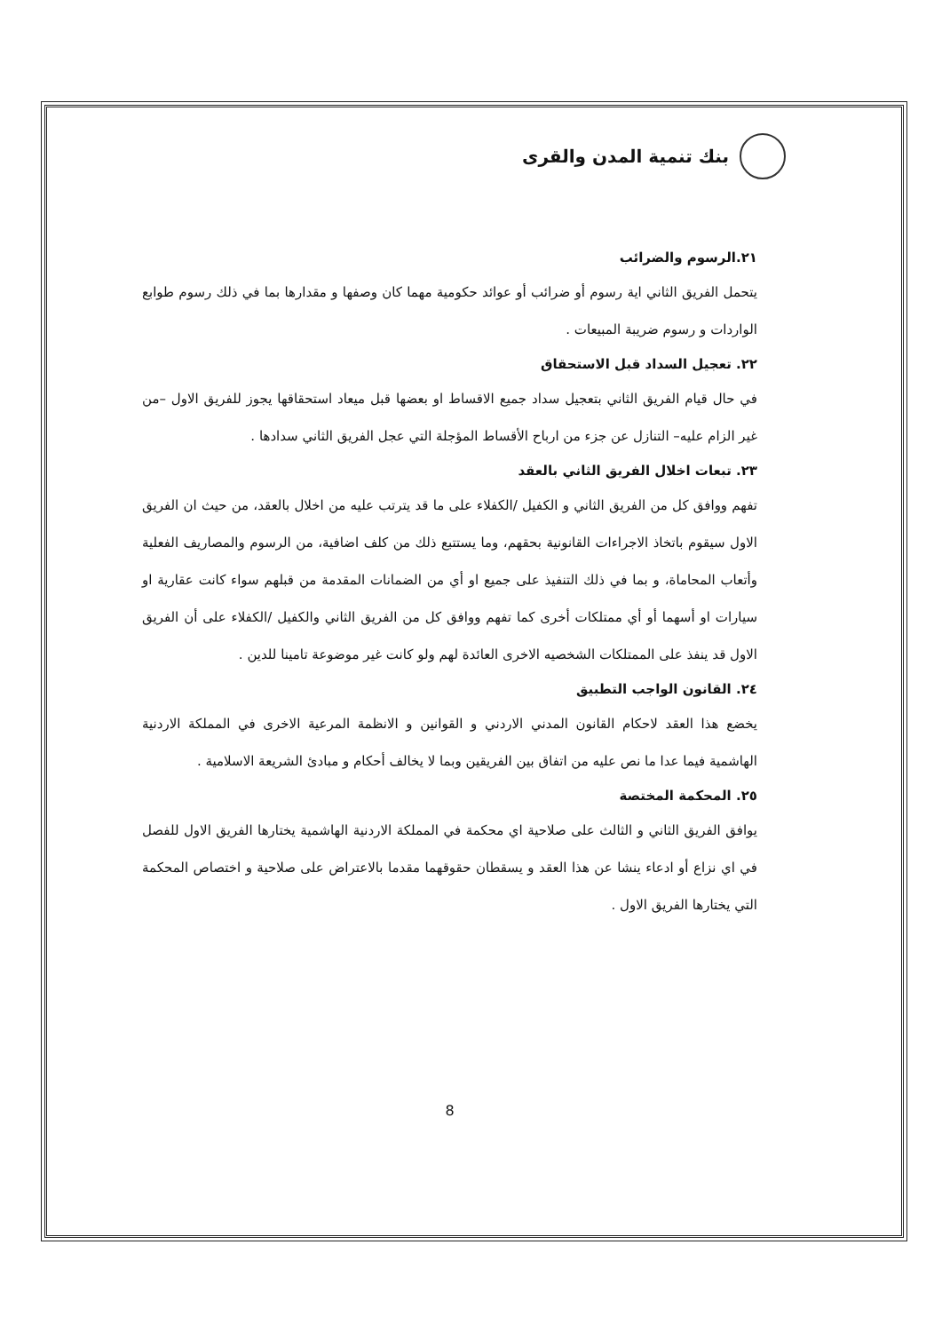بنك تنمية المدن والقرى
٢١.الرسوم والضرائب
يتحمل الفريق الثاني اية رسوم أو ضرائب أو عوائد حكومية مهما كان وصفها و مقدارها بما في ذلك رسوم طوابع الواردات و رسوم ضريبة المبيعات .
٢٢. تعجيل السداد قبل الاستحقاق
في حال قيام الفريق الثاني بتعجيل سداد جميع الاقساط او بعضها قبل ميعاد استحقاقها يجوز للفريق الاول –من غير الزام عليه– التنازل عن جزء من ارباح الأقساط المؤجلة التي عجل الفريق الثاني سدادها .
٢٣. تبعات اخلال الفريق الثاني بالعقد
تفهم ووافق كل من الفريق الثاني و الكفيل /الكفلاء على ما قد يترتب عليه من اخلال بالعقد، من حيث ان الفريق الاول سيقوم باتخاذ الاجراءات القانونية بحقهم، وما يستتبع ذلك من كلف اضافية، من الرسوم والمصاريف الفعلية وأتعاب المحاماة، و بما في ذلك التنفيذ على جميع او أي من الضمانات المقدمة من قبلهم سواء كانت عقارية او سيارات او أسهما أو أي ممتلكات أخرى كما تفهم ووافق كل من الفريق الثاني والكفيل /الكفلاء على أن الفريق الاول قد ينفذ على الممتلكات الشخصيه الاخرى العائدة لهم ولو كانت غير موضوعة تامينا للدين .
٢٤. القانون الواجب التطبيق
يخضع هذا العقد لاحكام القانون المدني الاردني و القوانين و الانظمة المرعية الاخرى في المملكة الاردنية الهاشمية فيما عدا ما نص عليه من اتفاق بين الفريقين وبما لا يخالف أحكام و مبادئ الشريعة الاسلامية .
٢٥. المحكمة المختصة
يوافق الفريق الثاني و الثالث على صلاحية اي محكمة في المملكة الاردنية الهاشمية يختارها الفريق الاول للفصل في اي نزاع أو ادعاء ينشا عن هذا العقد و يسقطان حقوقهما مقدما بالاعتراض على صلاحية و اختصاص المحكمة التي يختارها الفريق الاول .
8